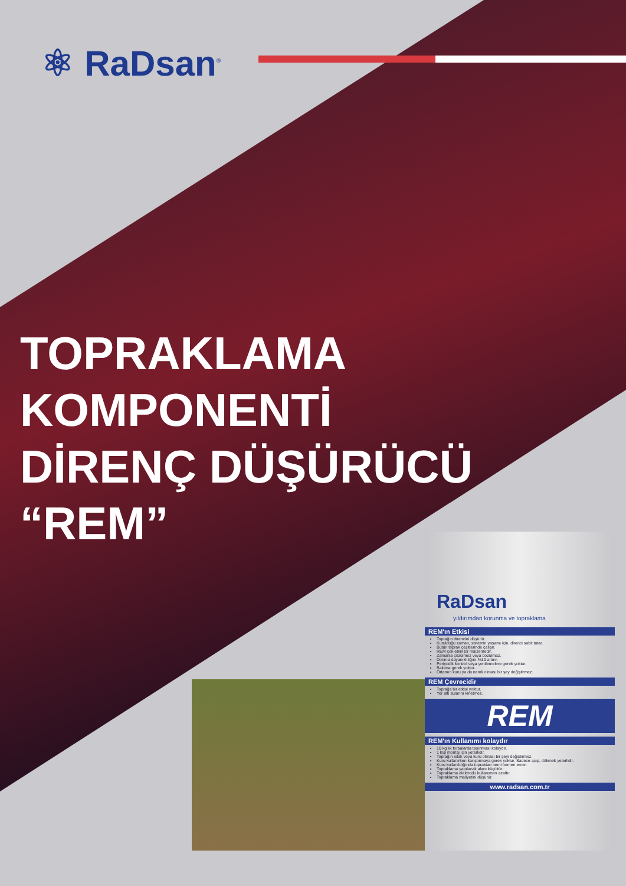⚛ RaDsan<sup>®</sup>
TOPRAKLAMA
KOMPONENTİ
DİRENÇ DÜŞÜRÜCÜ
“REM”
RaDsan
yıldırımdan korunma ve topraklama
REM'ın Etkisi
Toprağın direncini düşürür.
Kurulduğu zaman, sistemin yaşamı için, direnci sabit tutar.
Bütün toprak çeşitlerinde çalışır.
REM çok etkili bir malzemedir.
Zamanla çözülmez veya bozulmaz.
Donma dayanıklılığını %10 artırır.
Periyodik kontrol veya yenilemelere gerek yoktur.
Bakıma gerek yoktur.
Ortamın kuru ya da nemli olması bir şey değiştirmez.
REM Çevrecidir
Toprağa bir etkisi yoktur.
Yer altı sularını kirletmez.
REM
REM'ın Kullanımı kolaydır
10 kg'lık torbalarda taşınması kolaydır.
1 kişi montaj için yeterlidir.
Toprağın ıslak veya kuru olması bir şeyi değiştirmez.
Kuru kullanırken karıştırmaya gerek yoktur. Sadece açıp, dökmek yeterlidir.
Kuru kullanıldığında topraktan nemi hemen emer.
Topraklama yapılacak alanı küçültür.
Topraklama elektrodu kullanımını azaltır.
Topraklama maliyetini düşürür.
www.radsan.com.tr